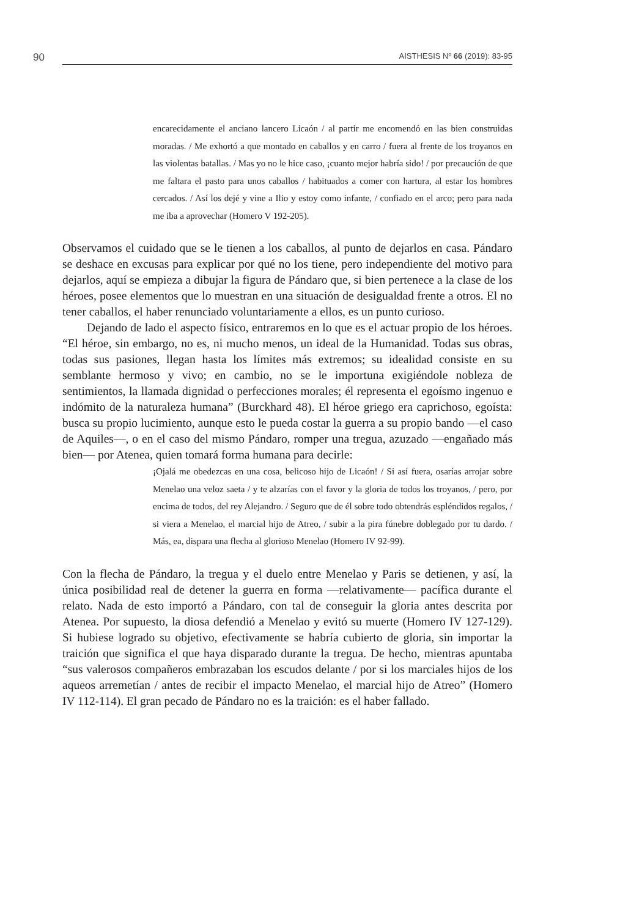90
AISTHESIS Nº 66 (2019): 83-95
encarecidamente el anciano lancero Licaón / al partir me encomendó en las bien construidas moradas. / Me exhortó a que montado en caballos y en carro / fuera al frente de los troyanos en las violentas batallas. / Mas yo no le hice caso, ¡cuanto mejor habría sido! / por precaución de que me faltara el pasto para unos caballos / habituados a comer con hartura, al estar los hombres cercados. / Así los dejé y vine a Ilio y estoy como infante, / confiado en el arco; pero para nada me iba a aprovechar (Homero V 192-205).
Observamos el cuidado que se le tienen a los caballos, al punto de dejarlos en casa. Pándaro se deshace en excusas para explicar por qué no los tiene, pero independiente del motivo para dejarlos, aquí se empieza a dibujar la figura de Pándaro que, si bien pertenece a la clase de los héroes, posee elementos que lo muestran en una situación de desigualdad frente a otros. El no tener caballos, el haber renunciado voluntariamente a ellos, es un punto curioso.
Dejando de lado el aspecto físico, entraremos en lo que es el actuar propio de los héroes. “El héroe, sin embargo, no es, ni mucho menos, un ideal de la Humanidad. Todas sus obras, todas sus pasiones, llegan hasta los límites más extremos; su idealidad consiste en su semblante hermoso y vivo; en cambio, no se le importuna exigiéndole nobleza de sentimientos, la llamada dignidad o perfecciones morales; él representa el egoísmo ingenuo e indómito de la naturaleza humana” (Burckhard 48). El héroe griego era caprichoso, egoísta: busca su propio lucimiento, aunque esto le pueda costar la guerra a su propio bando —el caso de Aquiles—, o en el caso del mismo Pándaro, romper una tregua, azuzado —engañado más bien— por Atenea, quien tomará forma humana para decirle:
¡Ojalá me obedezcas en una cosa, belicoso hijo de Licaón! / Si así fuera, osarías arrojar sobre Menelao una veloz saeta / y te alzarías con el favor y la gloria de todos los troyanos, / pero, por encima de todos, del rey Alejandro. / Seguro que de él sobre todo obtendrás espléndidos regalos, / si viera a Menelao, el marcial hijo de Atreo, / subir a la pira fúnebre doblegado por tu dardo. / Más, ea, dispara una flecha al glorioso Menelao (Homero IV 92-99).
Con la flecha de Pándaro, la tregua y el duelo entre Menelao y Paris se detienen, y así, la única posibilidad real de detener la guerra en forma —relativamente— pacífica durante el relato. Nada de esto importó a Pándaro, con tal de conseguir la gloria antes descrita por Atenea. Por supuesto, la diosa defendió a Menelao y evitó su muerte (Homero IV 127-129). Si hubiese logrado su objetivo, efectivamente se habría cubierto de gloria, sin importar la traición que significa el que haya disparado durante la tregua. De hecho, mientras apuntaba “sus valerosos compañeros embrazaban los escudos delante / por si los marciales hijos de los aqueos arremetían / antes de recibir el impacto Menelao, el marcial hijo de Atreo” (Homero IV 112-114). El gran pecado de Pándaro no es la traición: es el haber fallado.